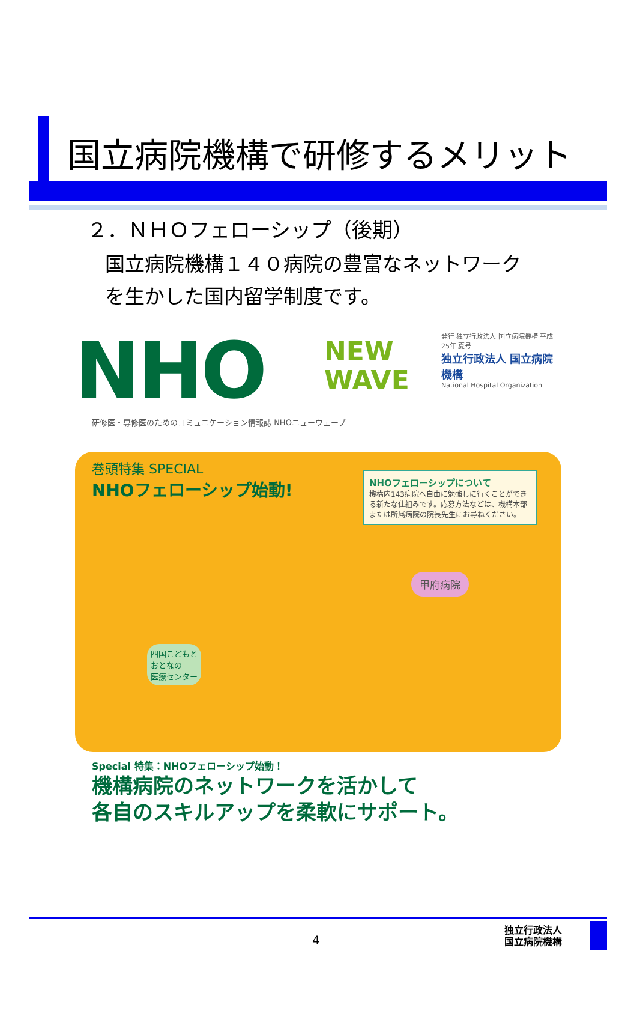国立病院機構で研修するメリット
２．ＮＨＯフェローシップ（後期）
国立病院機構１４０病院の豊富なネットワーク
を生かした国内留学制度です。
NHO
NEW
WAVE
発行 独立行政法人 国立病院機構 平成25年 夏号
独立行政法人 国立病院機構
National Hospital Organization
研修医・専修医のためのコミュニケーション情報誌 NHOニューウェーブ
巻頭特集 SPECIAL
NHOフェローシップ始動!
NHOフェローシップについて
機構内143病院へ自由に勉強しに行くことができる新たな仕組みです。応募方法などは、機構本部または所属病院の院長先生にお尋ねください。
四国こどもと
おとなの
医療センター
甲府病院
Special 特集：NHOフェローシップ始動！
機構病院のネットワークを活かして
各自のスキルアップを柔軟にサポート。
4
独立行政法人
国立病院機構